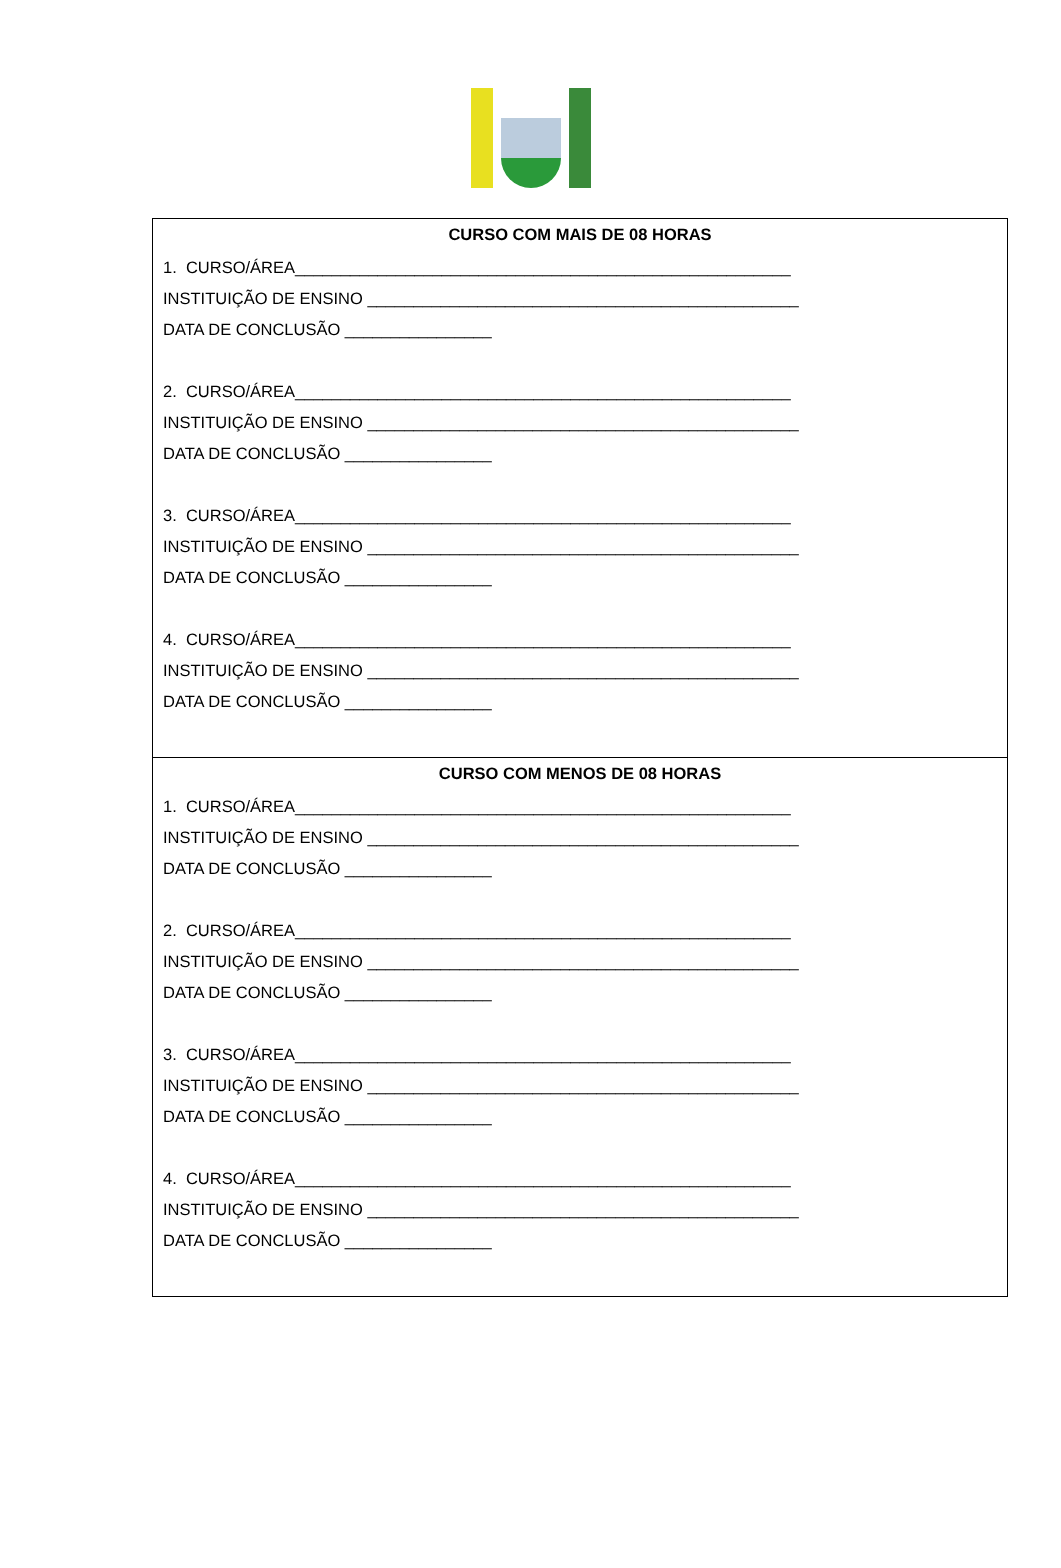| CURSO COM MAIS DE 08 HORAS 1. CURSO/ÁREA______________________________________________________ INSTITUIÇÃO DE ENSINO _______________________________________________ DATA DE CONCLUSÃO ________________ 2. CURSO/ÁREA______________________________________________________ INSTITUIÇÃO DE ENSINO _______________________________________________ DATA DE CONCLUSÃO ________________ 3. CURSO/ÁREA______________________________________________________ INSTITUIÇÃO DE ENSINO _______________________________________________ DATA DE CONCLUSÃO ________________ 4. CURSO/ÁREA______________________________________________________ INSTITUIÇÃO DE ENSINO _______________________________________________ DATA DE CONCLUSÃO ________________ |
| CURSO COM MENOS DE 08 HORAS 1. CURSO/ÁREA______________________________________________________ INSTITUIÇÃO DE ENSINO _______________________________________________ DATA DE CONCLUSÃO ________________ 2. CURSO/ÁREA______________________________________________________ INSTITUIÇÃO DE ENSINO _______________________________________________ DATA DE CONCLUSÃO ________________ 3. CURSO/ÁREA______________________________________________________ INSTITUIÇÃO DE ENSINO _______________________________________________ DATA DE CONCLUSÃO ________________ 4. CURSO/ÁREA______________________________________________________ INSTITUIÇÃO DE ENSINO _______________________________________________ DATA DE CONCLUSÃO ________________ |